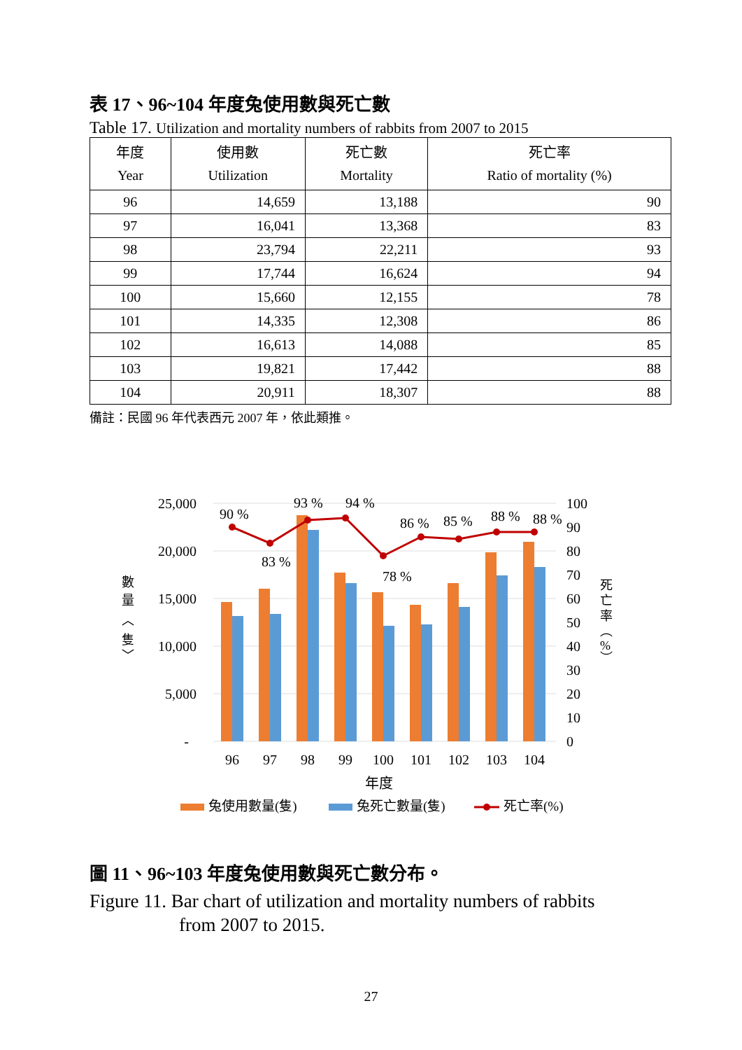表 17、96~104 年度兔使用數與死亡數
Table 17. Utilization and mortality numbers of rabbits from 2007 to 2015
| 年度 Year | 使用數 Utilization | 死亡數 Mortality | 死亡率 Ratio of mortality (%) |
| --- | --- | --- | --- |
| 96 | 14,659 | 13,188 | 90 |
| 97 | 16,041 | 13,368 | 83 |
| 98 | 23,794 | 22,211 | 93 |
| 99 | 17,744 | 16,624 | 94 |
| 100 | 15,660 | 12,155 | 78 |
| 101 | 14,335 | 12,308 | 86 |
| 102 | 16,613 | 14,088 | 85 |
| 103 | 19,821 | 17,442 | 88 |
| 104 | 20,911 | 18,307 | 88 |
備註：民國 96 年代表西元 2007 年，依此類推。
25,000
20,000
15,000
10,000
5,000
-
100
90
80
70
60
50
40
30
20
10
0
90 %
83 %
93 %
94 %
78 %
86 %
85 %
88 %
88 %
96
97
98
99
100
101
102
103
104
年度
數
量
︿
隻
﹀
死
亡
率
︵
%
︶
兔使用數量(隻)
兔死亡數量(隻)
死亡率(%)
圖 11、96~103 年度兔使用數與死亡數分布。
Figure 11. Bar chart of utilization and mortality numbers of rabbits
from 2007 to 2015.
27